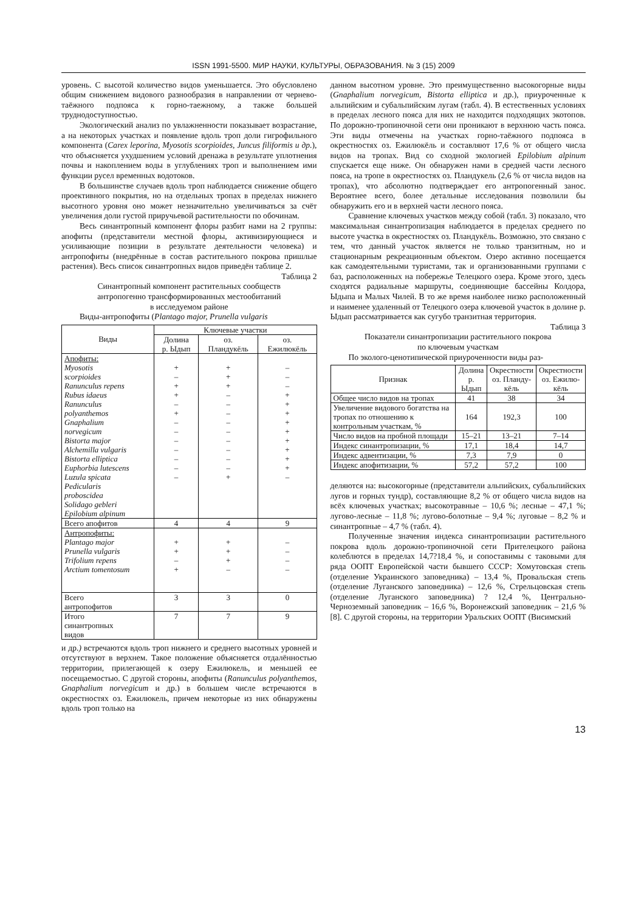ISSN 1991-5500. МИР НАУКИ, КУЛЬТУРЫ, ОБРАЗОВАНИЯ. № 3 (15) 2009
уровень. С высотой количество видов уменьшается. Это обусловлено общим снижением видового разнообразия в направлении от чернево-таёжного подпояса к горно-таежному, а также большей труднодоступностью.
Экологический анализ по увлажненности показывает возрастание, а на некоторых участках и появление вдоль троп доли гигрофильного компонента (Carex leporina, Myosotis scorpioides, Juncus filiformis u др.), что объясняется ухудшением условий дренажа в результате уплотнения почвы и накоплением воды в углублениях троп и выполнением ими функции русел временных водотоков.
В большинстве случаев вдоль троп наблюдается снижение общего проективного покрытия, но на отдельных тропах в пределах нижнего высотного уровня оно может незначительно увеличиваться за счёт увеличения доли густой приручьевой растительности по обочинам.
Весь синантропный компонент флоры разбит нами на 2 группы: апофиты (представители местной флоры, активизирующиеся и усиливающие позиции в результате деятельности человека) и антропофиты (внедрённые в состав растительного покрова пришлые растения). Весь список синантропных видов приведён таблице 2.
Таблица 2
Синантропный компонент растительных сообществ
антропогенно трансформированных местообитаний
в исследуемом районе
Виды-антропофиты (Plantago major, Prunella vulgaris
| Виды | Ключевые участки | | |
| | Долина р. Ыдып | оз. Пландукёль | оз. Ежилюкёль |
| Апофиты: Myosotis scorpioides Ranunculus repens Rubus idaeus Ranunculus polyanthemos Gnaphalium norvegicum Bistorta major Alchemilla vulgaris Bistorta elliptica Euphorbia lutescens Luzula spicata Pedicularis proboscidea Solidago gebleri Epilobium alpinum | + – + + – + – – – – – – – | + + + – – – – – – – – – + | – – – + + + + + + + + + – |
| Всего апофитов | 4 | 4 | 9 |
| Антропофиты: Plantago major Prunella vulgaris Trifolium repens Arctium tomentosum | + + – + | + + + – | – – – – |
| Всего антропофитов | 3 | 3 | 0 |
| Итого синантропных видов | 7 | 7 | 9 |
и др.) встречаются вдоль троп нижнего и среднего высотных уровней и отсутствуют в верхнем. Такое положение объясняется отдалённостью территории, прилегающей к озеру Ежилюкель, и меньшей ее посещаемостью. С другой стороны, апофиты (Ranunculus polyanthemos, Gnaphalium norvegicum и др.) в большем числе встречаются в окрестностях оз. Ежилюкель, причем некоторые из них обнаружены вдоль троп только на
данном высотном уровне. Это преимущественно высокогорные виды (Gnaphalium norvegicum, Bistorta elliptica и др.), приуроченные к альпийским и субальпийским лугам (табл. 4). В естественных условиях в пределах лесного пояса для них не находится подходящих экотопов. По дорожно-тропиночной сети они проникают в верхнюю часть пояса. Эти виды отмечены на участках горно-таёжного подпояса в окрестностях оз. Ежилюкёль и составляют 17,6 % от общего числа видов на тропах. Вид со сходной экологией Epilobium alpinum спускается еще ниже. Он обнаружен нами в средней части лесного пояса, на тропе в окрестностях оз. Пландукель (2,6 % от числа видов на тропах), что абсолютно подтверждает его антропогенный занос. Вероятнее всего, более детальные исследования позволили бы обнаружить его и в верхней части лесного пояса.
Сравнение ключевых участков между собой (табл. 3) показало, что максимальная синантропизация наблюдается в пределах среднего по высоте участка в окрестностях оз. Пландукёль. Возможно, это связано с тем, что данный участок является не только транзитным, но и стационарным рекреационным объектом. Озеро активно посещается как самодеятельными туристами, так и организованными группами с баз, расположенных на побережье Телецкого озера. Кроме этого, здесь сходятся радиальные маршруты, соединяющие бассейны Колдора, Ыдыпа и Малых Чилей. В то же время наиболее низко расположенный и наименее удаленный от Телецкого озера ключевой участок в долине р. Ыдып рассматривается как сугубо транзитная территория.
Таблица 3
Показатели синантропизации растительного покрова
по ключевым участкам
По эколого-ценотипической приуроченности виды раз-
| Признак | Долина р. Ыдып | Окрестности оз. Планду- кёль | Окрестности оз. Ежилю- кёль |
| --- | --- | --- | --- |
| Общее число видов на тропах | 41 | 38 | 34 |
| Увеличение видового богатства на тропах по отношению к контрольным участкам, % | 164 | 192,3 | 100 |
| Число видов на пробной площади | 15–21 | 13–21 | 7–14 |
| Индекс синантропизации, % | 17,1 | 18,4 | 14,7 |
| Индекс адвентизации, % | 7,3 | 7,9 | 0 |
| Индекс апофитизации, % | 57,2 | 57,2 | 100 |
деляются на: высокогорные (представители альпийских, субальпийских лугов и горных тундр), составляющие 8,2 % от общего числа видов на всёх ключевых участках; высокотравные – 10,6 %; лесные – 47,1 %; лугово-лесные – 11,8 %; лугово-болотные – 9,4 %; луговые – 8,2 % и синантропные – 4,7 % (табл. 4).
Полученные значения индекса синантропизации растительного покрова вдоль дорожно-тропиночной сети Прителецкого района колеблются в пределах 14,7?18,4 %, и сопоставимы с таковыми для ряда ООПТ Европейской части бывшего СССР: Хомутовская степь (отделение Украинского заповедника) – 13,4 %, Провальская степь (отделение Луганского заповедника) – 12,6 %, Стрельцовская степь (отделение Луганского заповедника) ? 12,4 %, Центрально-Черноземный заповедник – 16,6 %, Воронежский заповедник – 21,6 % [8]. С другой стороны, на территории Уральских ООПТ (Висимский
13